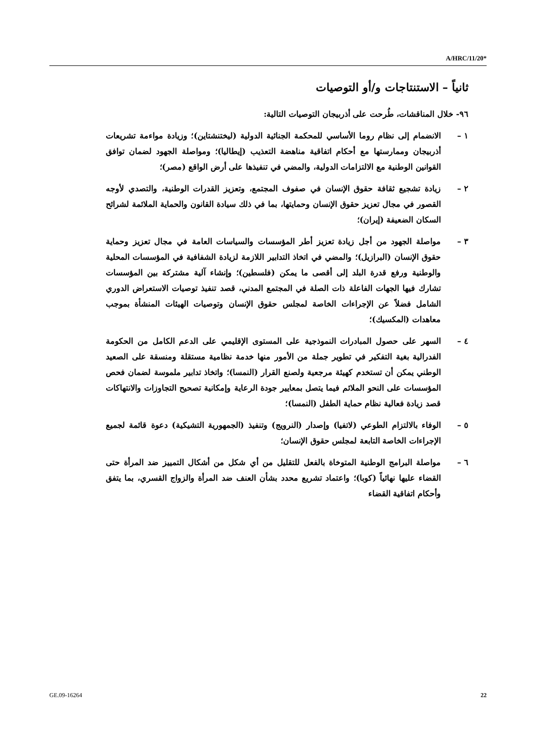A/HRC/11/20*
ثانياً – الاستنتاجات و/أو التوصيات
٩٦- خلال المناقشات، طُرحت على أذربيجان التوصيات التالية:
١ – الانضمام إلى نظام روما الأساسي للمحكمة الجنائية الدولية (ليختنشتاين)؛ وزيادة مواءمة تشريعات أذربيجان وممارستها مع أحكام اتفاقية مناهضة التعذيب (إيطاليا)؛ ومواصلة الجهود لضمان توافق القوانين الوطنية مع الالتزامات الدولية، والمضي في تنفيذها على أرض الواقع (مصر)؛
٢ – زيادة تشجيع ثقافة حقوق الإنسان في صفوف المجتمع، وتعزيز القدرات الوطنية، والتصدي لأوجه القصور في مجال تعزيز حقوق الإنسان وحمايتها، بما في ذلك سيادة القانون والحماية الملائمة لشرائح السكان الضعيفة (إيران)؛
٣ – مواصلة الجهود من أجل زيادة تعزيز أطر المؤسسات والسياسات العامة في مجال تعزيز وحماية حقوق الإنسان (البرازيل)؛ والمضي في اتخاذ التدابير اللازمة لزيادة الشفافية في المؤسسات المحلية والوطنية ورفع قدرة البلد إلى أقصى ما يمكن (فلسطين)؛ وإنشاء آلية مشتركة بين المؤسسات تشارك فيها الجهات الفاعلة ذات الصلة في المجتمع المدني، قصد تنفيذ توصيات الاستعراض الدوري الشامل فضلاً عن الإجراءات الخاصة لمجلس حقوق الإنسان وتوصيات الهيئات المنشأة بموجب معاهدات (المكسيك)؛
٤ – السهر على حصول المبادرات النموذجية على المستوى الإقليمي على الدعم الكامل من الحكومة الفدرالية بغية التفكير في تطوير جملة من الأمور منها خدمة نظامية مستقلة ومنسقة على الصعيد الوطني يمكن أن تستخدم كهيئة مرجعية ولصنع القرار (النمسا)؛ واتخاذ تدابير ملموسة لضمان فحص المؤسسات على النحو الملائم فيما يتصل بمعايير جودة الرعاية وإمكانية تصحيح التجاوزات والانتهاكات قصد زيادة فعالية نظام حماية الطفل (النمسا)؛
٥ – الوفاء بالالتزام الطوعي (لاتفيا) وإصدار (النرويج) وتنفيذ (الجمهورية التشيكية) دعوة قائمة لجميع الإجراءات الخاصة التابعة لمجلس حقوق الإنسان؛
٦ – مواصلة البرامج الوطنية المتوخاة بالفعل للتقليل من أي شكل من أشكال التمييز ضد المرأة حتى القضاء عليها نهائياً (كوبا)؛ واعتماد تشريع محدد بشأن العنف ضد المرأة والزواج القسري، بما يتفق وأحكام اتفاقية القضاء
GE.09-16264 22